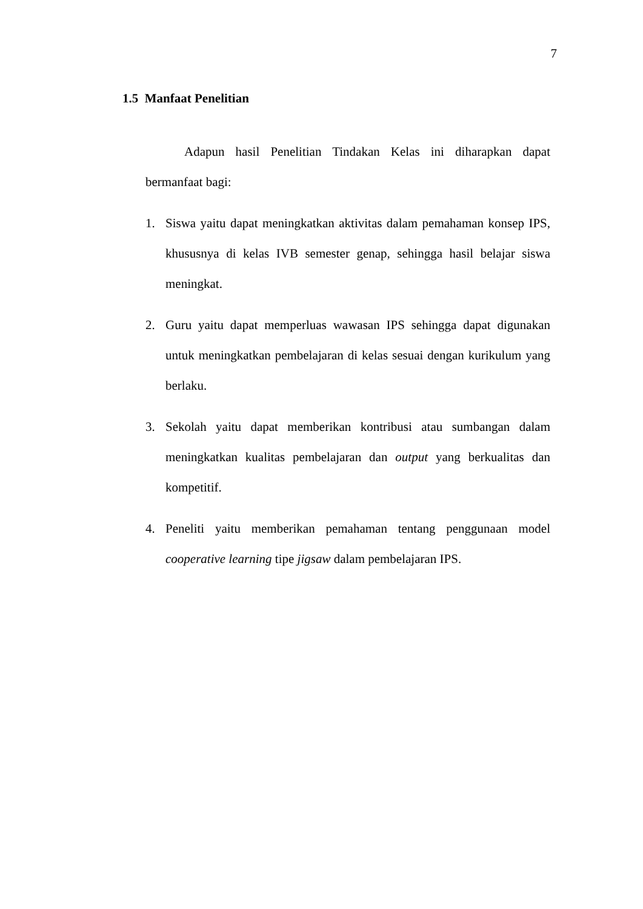7
1.5 Manfaat Penelitian
Adapun hasil Penelitian Tindakan Kelas ini diharapkan dapat bermanfaat bagi:
1. Siswa yaitu dapat meningkatkan aktivitas dalam pemahaman konsep IPS, khususnya di kelas IVB semester genap, sehingga hasil belajar siswa meningkat.
2. Guru yaitu dapat memperluas wawasan IPS sehingga dapat digunakan untuk meningkatkan pembelajaran di kelas sesuai dengan kurikulum yang berlaku.
3. Sekolah yaitu dapat memberikan kontribusi atau sumbangan dalam meningkatkan kualitas pembelajaran dan output yang berkualitas dan kompetitif.
4. Peneliti yaitu memberikan pemahaman tentang penggunaan model cooperative learning tipe jigsaw dalam pembelajaran IPS.